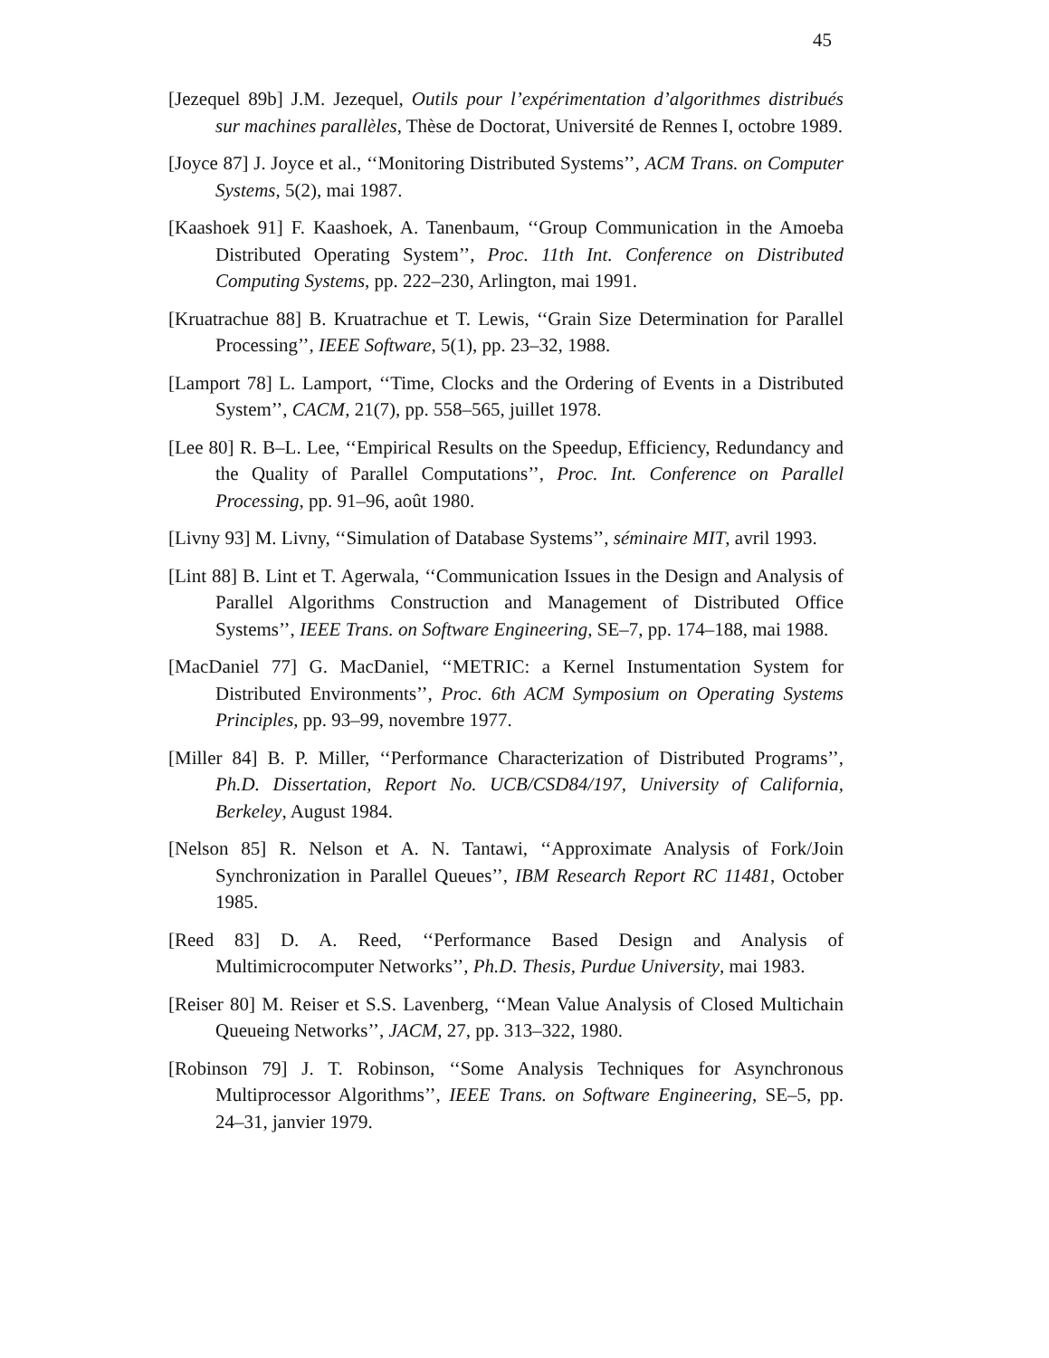45
[Jezequel 89b] J.M. Jezequel, Outils pour l’expérimentation d’algorithmes distribués sur machines parallèles, Thèse de Doctorat, Université de Rennes I, octobre 1989.
[Joyce 87] J. Joyce et al., ‘‘Monitoring Distributed Systems’’, ACM Trans. on Computer Systems, 5(2), mai 1987.
[Kaashoek 91] F. Kaashoek, A. Tanenbaum, ‘‘Group Communication in the Amoeba Distributed Operating System’’, Proc. 11th Int. Conference on Distributed Computing Systems, pp. 222–230, Arlington, mai 1991.
[Kruatrachue 88] B. Kruatrachue et T. Lewis, ‘‘Grain Size Determination for Parallel Processing’’, IEEE Software, 5(1), pp. 23–32, 1988.
[Lamport 78] L. Lamport, ‘‘Time, Clocks and the Ordering of Events in a Distributed System’’, CACM, 21(7), pp. 558–565, juillet 1978.
[Lee 80] R. B–L. Lee, ‘‘Empirical Results on the Speedup, Efficiency, Redundancy and the Quality of Parallel Computations’’, Proc. Int. Conference on Parallel Processing, pp. 91–96, août 1980.
[Livny 93] M. Livny, ‘‘Simulation of Database Systems’’, séminaire MIT, avril 1993.
[Lint 88] B. Lint et T. Agerwala, ‘‘Communication Issues in the Design and Analysis of Parallel Algorithms Construction and Management of Distributed Office Systems’’, IEEE Trans. on Software Engineering, SE–7, pp. 174–188, mai 1988.
[MacDaniel 77] G. MacDaniel, ‘‘METRIC: a Kernel Instumentation System for Distributed Environments’’, Proc. 6th ACM Symposium on Operating Systems Principles, pp. 93–99, novembre 1977.
[Miller 84] B. P. Miller, ‘‘Performance Characterization of Distributed Programs’’, Ph.D. Dissertation, Report No. UCB/CSD84/197, University of California, Berkeley, August 1984.
[Nelson 85] R. Nelson et A. N. Tantawi, ‘‘Approximate Analysis of Fork/Join Synchronization in Parallel Queues’’, IBM Research Report RC 11481, October 1985.
[Reed 83] D. A. Reed, ‘‘Performance Based Design and Analysis of Multimicrocomputer Networks’’, Ph.D. Thesis, Purdue University, mai 1983.
[Reiser 80] M. Reiser et S.S. Lavenberg, ‘‘Mean Value Analysis of Closed Multichain Queueing Networks’’, JACM, 27, pp. 313–322, 1980.
[Robinson 79] J. T. Robinson, ‘‘Some Analysis Techniques for Asynchronous Multiprocessor Algorithms’’, IEEE Trans. on Software Engineering, SE–5, pp. 24–31, janvier 1979.